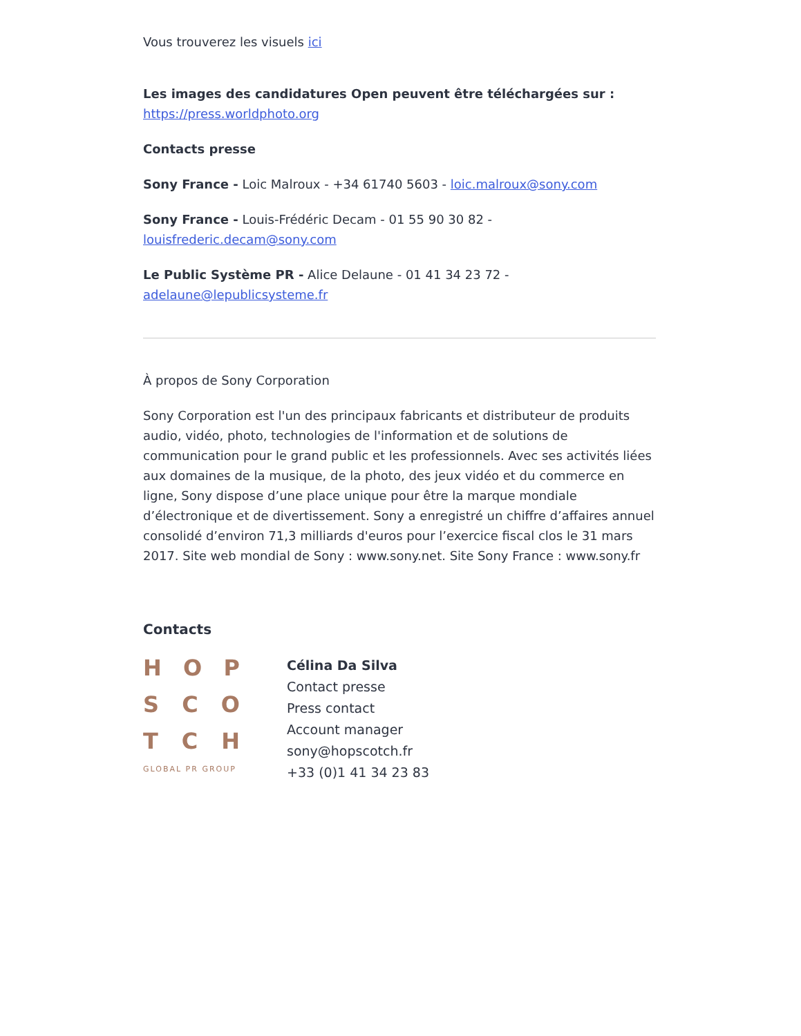Vous trouverez les visuels ici
Les images des candidatures Open peuvent être téléchargées sur :
https://press.worldphoto.org
Contacts presse
Sony France - Loic Malroux - +34 61740 5603 - loic.malroux@sony.com
Sony France - Louis-Frédéric Decam - 01 55 90 30 82 - louisfrederic.decam@sony.com
Le Public Système PR - Alice Delaune - 01 41 34 23 72 - adelaune@lepublicsysteme.fr
À propos de Sony Corporation
Sony Corporation est l'un des principaux fabricants et distributeur de produits audio, vidéo, photo, technologies de l'information et de solutions de communication pour le grand public et les professionnels. Avec ses activités liées aux domaines de la musique, de la photo, des jeux vidéo et du commerce en ligne, Sony dispose d’une place unique pour être la marque mondiale d’électronique et de divertissement. Sony a enregistré un chiffre d’affaires annuel consolidé d’environ 71,3 milliards d'euros pour l’exercice fiscal clos le 31 mars 2017. Site web mondial de Sony : www.sony.net. Site Sony France : www.sony.fr
Contacts
H O P
S C O
T C H
GLOBAL PR GROUP
Célina Da Silva
Contact presse
Press contact
Account manager
sony@hopscotch.fr
+33 (0)1 41 34 23 83